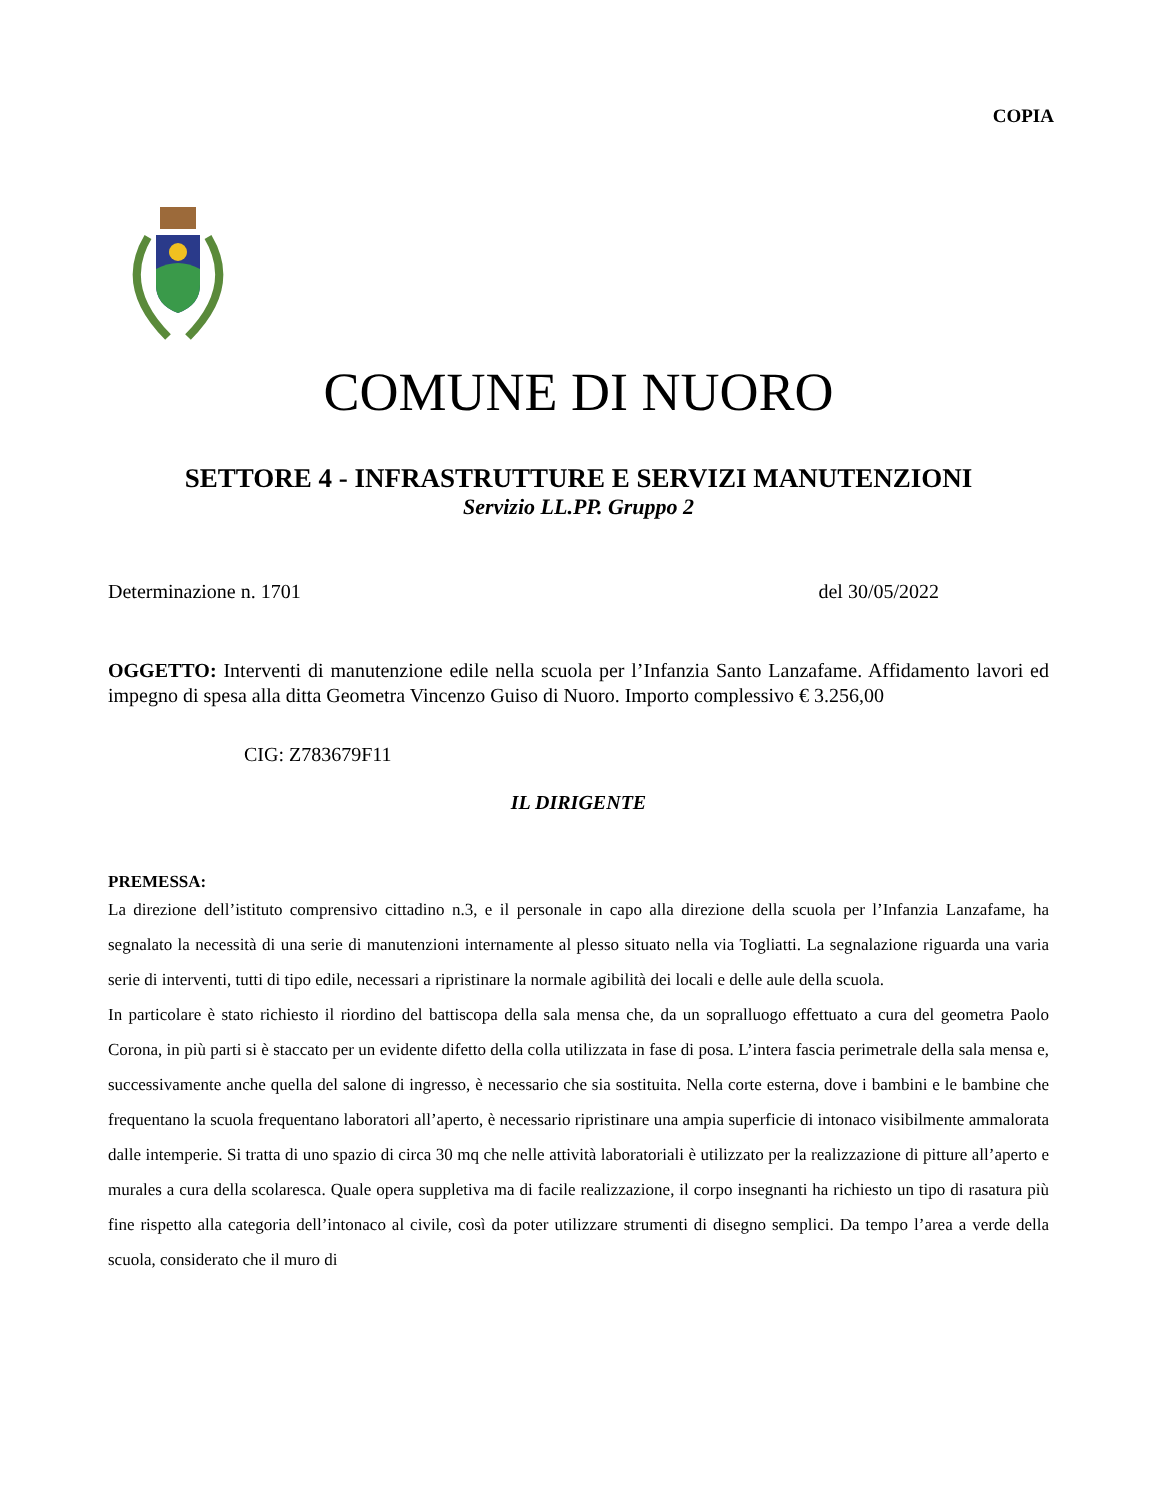COPIA
COMUNE DI NUORO
SETTORE 4 - INFRASTRUTTURE E SERVIZI MANUTENZIONI
Servizio LL.PP. Gruppo 2
Determinazione n. 1701 del 30/05/2022
OGGETTO: Interventi di manutenzione edile nella scuola per l’Infanzia Santo Lanzafame. Affidamento lavori ed impegno di spesa alla ditta Geometra Vincenzo Guiso di Nuoro. Importo complessivo € 3.256,00
CIG: Z783679F11
IL DIRIGENTE
PREMESSA:
La direzione dell’istituto comprensivo cittadino n.3, e il personale in capo alla direzione della scuola per l’Infanzia Lanzafame, ha segnalato la necessità di una serie di manutenzioni internamente al plesso situato nella via Togliatti. La segnalazione riguarda una varia serie di interventi, tutti di tipo edile, necessari a ripristinare la normale agibilità dei locali e delle aule della scuola.
In particolare è stato richiesto il riordino del battiscopa della sala mensa che, da un sopralluogo effettuato a cura del geometra Paolo Corona, in più parti si è staccato per un evidente difetto della colla utilizzata in fase di posa. L’intera fascia perimetrale della sala mensa e, successivamente anche quella del salone di ingresso, è necessario che sia sostituita. Nella corte esterna, dove i bambini e le bambine che frequentano la scuola frequentano laboratori all’aperto, è necessario ripristinare una ampia superficie di intonaco visibilmente ammalorata dalle intemperie. Si tratta di uno spazio di circa 30 mq che nelle attività laboratoriali è utilizzato per la realizzazione di pitture all’aperto e murales a cura della scolaresca. Quale opera suppletiva ma di facile realizzazione, il corpo insegnanti ha richiesto un tipo di rasatura più fine rispetto alla categoria dell’intonaco al civile, così da poter utilizzare strumenti di disegno semplici. Da tempo l’area a verde della scuola, considerato che il muro di